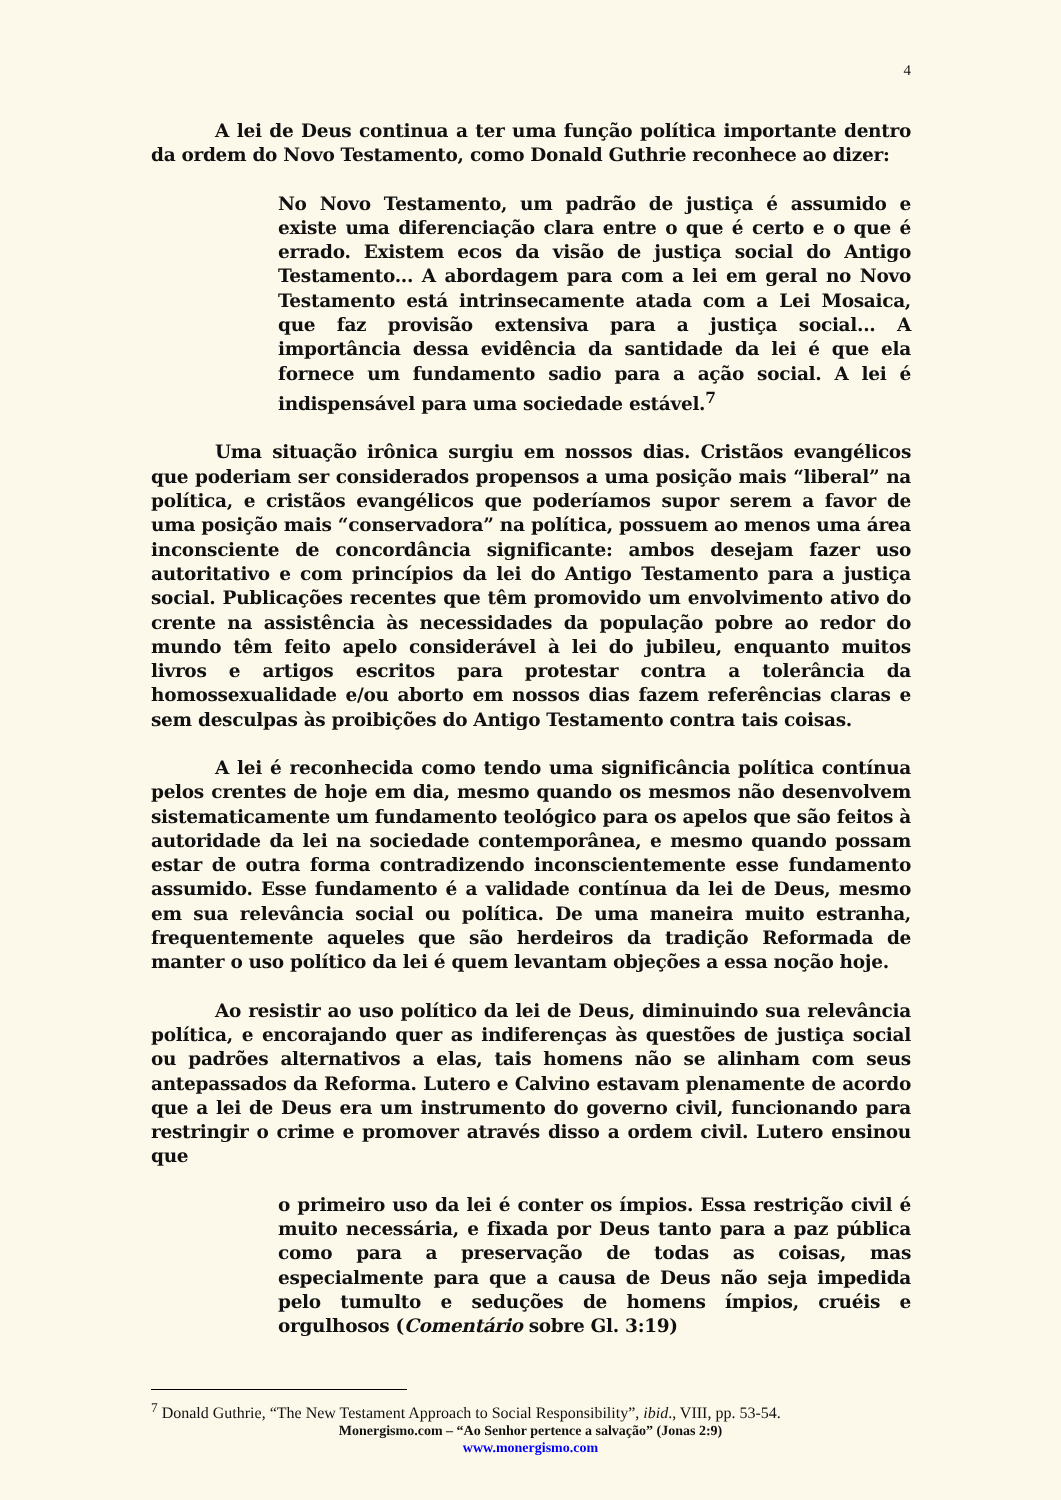4
A lei de Deus continua a ter uma função política importante dentro da ordem do Novo Testamento, como Donald Guthrie reconhece ao dizer:
No Novo Testamento, um padrão de justiça é assumido e existe uma diferenciação clara entre o que é certo e o que é errado. Existem ecos da visão de justiça social do Antigo Testamento... A abordagem para com a lei em geral no Novo Testamento está intrinsecamente atada com a Lei Mosaica, que faz provisão extensiva para a justiça social... A importância dessa evidência da santidade da lei é que ela fornece um fundamento sadio para a ação social. A lei é indispensável para uma sociedade estável.<sup>7</sup>
Uma situação irônica surgiu em nossos dias. Cristãos evangélicos que poderiam ser considerados propensos a uma posição mais “liberal” na política, e cristãos evangélicos que poderíamos supor serem a favor de uma posição mais “conservadora” na política, possuem ao menos uma área inconsciente de concordância significante: ambos desejam fazer uso autoritativo e com princípios da lei do Antigo Testamento para a justiça social. Publicações recentes que têm promovido um envolvimento ativo do crente na assistência às necessidades da população pobre ao redor do mundo têm feito apelo considerável à lei do jubileu, enquanto muitos livros e artigos escritos para protestar contra a tolerância da homossexualidade e/ou aborto em nossos dias fazem referências claras e sem desculpas às proibições do Antigo Testamento contra tais coisas.
A lei é reconhecida como tendo uma significância política contínua pelos crentes de hoje em dia, mesmo quando os mesmos não desenvolvem sistematicamente um fundamento teológico para os apelos que são feitos à autoridade da lei na sociedade contemporânea, e mesmo quando possam estar de outra forma contradizendo inconscientemente esse fundamento assumido. Esse fundamento é a validade contínua da lei de Deus, mesmo em sua relevância social ou política. De uma maneira muito estranha, frequentemente aqueles que são herdeiros da tradição Reformada de manter o uso político da lei é quem levantam objeções a essa noção hoje.
Ao resistir ao uso político da lei de Deus, diminuindo sua relevância política, e encorajando quer as indiferenças às questões de justiça social ou padrões alternativos a elas, tais homens não se alinham com seus antepassados da Reforma. Lutero e Calvino estavam plenamente de acordo que a lei de Deus era um instrumento do governo civil, funcionando para restringir o crime e promover através disso a ordem civil. Lutero ensinou que
o primeiro uso da lei é conter os ímpios. Essa restrição civil é muito necessária, e fixada por Deus tanto para a paz pública como para a preservação de todas as coisas, mas especialmente para que a causa de Deus não seja impedida pelo tumulto e seduções de homens ímpios, cruéis e orgulhosos (Comentário sobre Gl. 3:19)
<sup>7</sup> Donald Guthrie, “The New Testament Approach to Social Responsibility”, ibid., VIII, pp. 53-54.
Monergismo.com – “Ao Senhor pertence a salvação” (Jonas 2:9)
www.monergismo.com